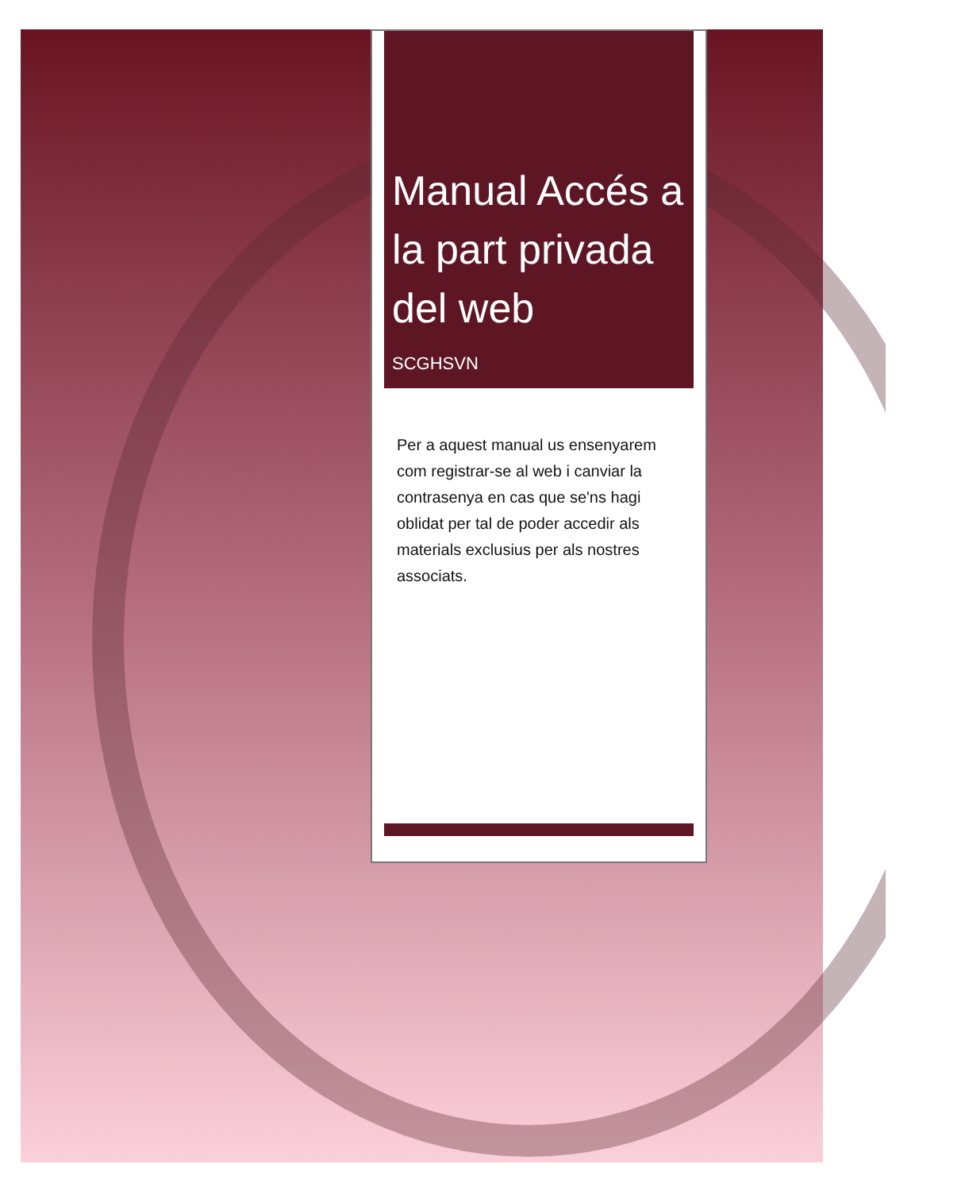Manual Accés a la part privada del web
SCGHSVN
Per a aquest manual us ensenyarem com registrar-se al web i canviar la contrasenya en cas que se'ns hagi oblidat per tal de poder accedir als materials exclusius per als nostres associats.